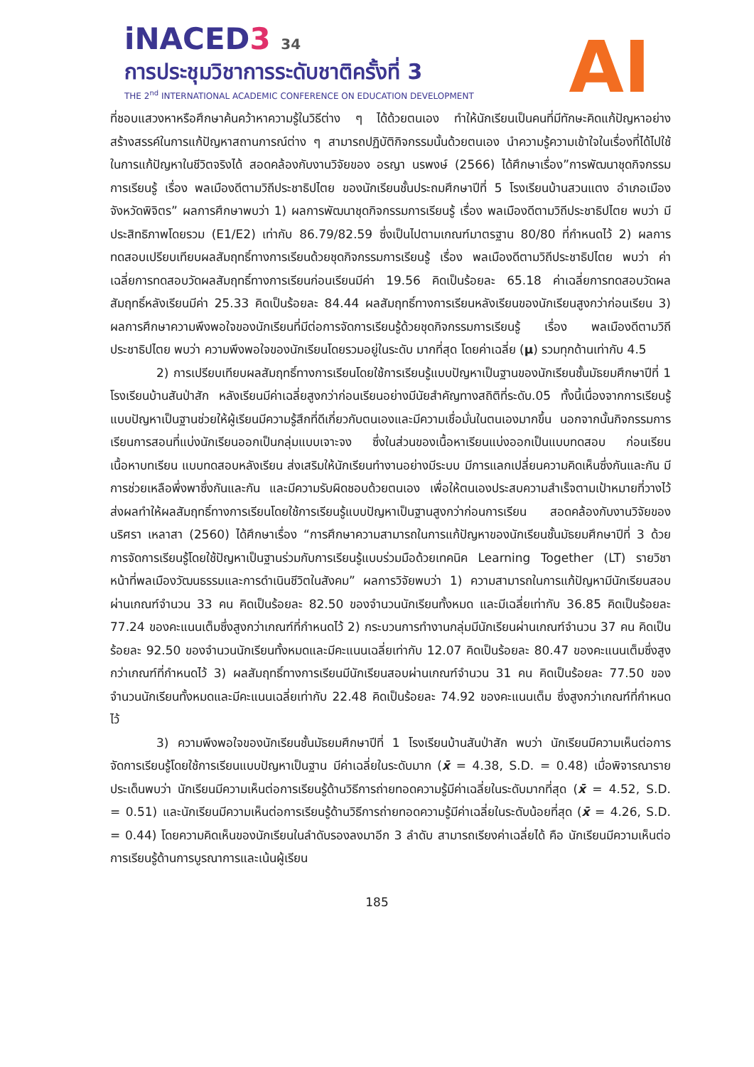iNACED3 34
การประชุมวิชาการระดับชาติครั้งที่ 3
THE 2<sup>nd</sup> INTERNATIONAL ACADEMIC CONFERENCE ON EDUCATION DEVELOPMENT
AI
ที่ชอบแสวงหาหรือศึกษาค้นคว้าหาความรู้ในวิธีต่าง ๆ ได้ด้วยตนเอง ทำให้นักเรียนเป็นคนที่มีทักษะคิดแก้ปัญหาอย่างสร้างสรรค์ในการแก้ปัญหาสถานการณ์ต่าง ๆ สามารถปฏิบัติกิจกรรมนั้นด้วยตนเอง นำความรู้ความเข้าใจในเรื่องที่ได้ไปใช้ในการแก้ปัญหาในชีวิตจริงได้ สอดคล้องกับงานวิจัยของ อรญา นรพงษ์ (2566) ได้ศึกษาเรื่อง”การพัฒนาชุดกิจกรรมการเรียนรู้ เรื่อง พลเมืองดีตามวิถีประชาธิปไตย ของนักเรียนชั้นประถมศึกษาปีที่ 5 โรงเรียนบ้านสวนแตง อำเภอเมือง จังหวัดพิจิตร” ผลการศึกษาพบว่า 1) ผลการพัฒนาชุดกิจกรรมการเรียนรู้ เรื่อง พลเมืองดีตามวิถีประชาธิปไตย พบว่า มีประสิทธิภาพโดยรวม (E1/E2) เท่ากับ 86.79/82.59 ซึ่งเป็นไปตามเกณฑ์มาตรฐาน 80/80 ที่กำหนดไว้ 2) ผลการทดสอบเปรียบเทียบผลสัมฤทธิ์ทางการเรียนด้วยชุดกิจกรรมการเรียนรู้ เรื่อง พลเมืองดีตามวิถีประชาธิปไตย พบว่า ค่าเฉลี่ยการทดสอบวัดผลสัมฤทธิ์ทางการเรียนก่อนเรียนมีค่า 19.56 คิดเป็นร้อยละ 65.18 ค่าเฉลี่ยการทดสอบวัดผลสัมฤทธิ์หลังเรียนมีค่า 25.33 คิดเป็นร้อยละ 84.44 ผลสัมฤทธิ์ทางการเรียนหลังเรียนของนักเรียนสูงกว่าก่อนเรียน 3) ผลการศึกษาความพึงพอใจของนักเรียนที่มีต่อการจัดการเรียนรู้ด้วยชุดกิจกรรมการเรียนรู้ เรื่อง พลเมืองดีตามวิถีประชาธิปไตย พบว่า ความพึงพอใจของนักเรียนโดยรวมอยู่ในระดับ มากที่สุด โดยค่าเฉลี่ย (μ) รวมทุกด้านเท่ากับ 4.5
2) การเปรียบเทียบผลสัมฤทธิ์ทางการเรียนโดยใช้การเรียนรู้แบบปัญหาเป็นฐานของนักเรียนชั้นมัธยมศึกษาปีที่ 1 โรงเรียนบ้านสันป่าสัก หลังเรียนมีค่าเฉลี่ยสูงกว่าก่อนเรียนอย่างมีนัยสำคัญทางสถิติที่ระดับ.05 ทั้งนี้เนื่องจากการเรียนรู้แบบปัญหาเป็นฐานช่วยให้ผู้เรียนมีความรู้สึกที่ดีเกี่ยวกับตนเองและมีความเชื่อมั่นในตนเองมากขึ้น นอกจากนั้นกิจกรรมการเรียนการสอนที่แบ่งนักเรียนออกเป็นกลุ่มแบบเจาะจง ซึ่งในส่วนของเนื้อหาเรียนแบ่งออกเป็นแบบทดสอบ ก่อนเรียน เนื้อหาบทเรียน แบบทดสอบหลังเรียน ส่งเสริมให้นักเรียนทำงานอย่างมีระบบ มีการแลกเปลี่ยนความคิดเห็นซึ่งกันและกัน มีการช่วยเหลือพึ่งพาซึ่งกันและกัน และมีความรับผิดชอบด้วยตนเอง เพื่อให้ตนเองประสบความสำเร็จตามเป้าหมายที่วางไว้ส่งผลทำให้ผลสัมฤทธิ์ทางการเรียนโดยใช้การเรียนรู้แบบปัญหาเป็นฐานสูงกว่าก่อนการเรียน สอดคล้องกับงานวิจัยของนริศรา เหลาสา (2560) ได้ศึกษาเรื่อง “การศึกษาความสามารถในการแก้ปัญหาของนักเรียนชั้นมัธยมศึกษาปีที่ 3 ด้วยการจัดการเรียนรู้โดยใช้ปัญหาเป็นฐานร่วมกับการเรียนรู้แบบร่วมมือด้วยเทคนิค Learning Together (LT) รายวิชาหน้าที่พลเมืองวัฒนธรรมและการดำเนินชีวิตในสังคม” ผลการวิจัยพบว่า 1) ความสามารถในการแก้ปัญหามีนักเรียนสอบผ่านเกณฑ์จำนวน 33 คน คิดเป็นร้อยละ 82.50 ของจำนวนนักเรียนทั้งหมด และมีเฉลี่ยเท่ากับ 36.85 คิดเป็นร้อยละ 77.24 ของคะแนนเต็มซึ่งสูงกว่าเกณฑ์ที่กำหนดไว้ 2) กระบวนการทำงานกลุ่มมีนักเรียนผ่านเกณฑ์จำนวน 37 คน คิดเป็นร้อยละ 92.50 ของจำนวนนักเรียนทั้งหมดและมีคะแนนเฉลี่ยเท่ากับ 12.07 คิดเป็นร้อยละ 80.47 ของคะแนนเต็มซึ่งสูงกว่าเกณฑ์ที่กำหนดไว้ 3) ผลสัมฤทธิ์ทางการเรียนมีนักเรียนสอบผ่านเกณฑ์จำนวน 31 คน คิดเป็นร้อยละ 77.50 ของจำนวนนักเรียนทั้งหมดและมีคะแนนเฉลี่ยเท่ากับ 22.48 คิดเป็นร้อยละ 74.92 ของคะแนนเต็ม ซึ่งสูงกว่าเกณฑ์ที่กำหนดไว้
3) ความพึงพอใจของนักเรียนชั้นมัธยมศึกษาปีที่ 1 โรงเรียนบ้านสันป่าสัก พบว่า นักเรียนมีความเห็นต่อการจัดการเรียนรู้โดยใช้การเรียนแบบปัญหาเป็นฐาน มีค่าเฉลี่ยในระดับมาก (x̄ = 4.38, S.D. = 0.48) เมื่อพิจารณารายประเด็นพบว่า นักเรียนมีความเห็นต่อการเรียนรู้ด้านวิธีการถ่ายทอดความรู้มีค่าเฉลี่ยในระดับมากที่สุด (x̄ = 4.52, S.D. = 0.51) และนักเรียนมีความเห็นต่อการเรียนรู้ด้านวิธีการถ่ายทอดความรู้มีค่าเฉลี่ยในระดับน้อยที่สุด (x̄ = 4.26, S.D. = 0.44) โดยความคิดเห็นของนักเรียนในลำดับรองลงมาอีก 3 ลำดับ สามารถเรียงค่าเฉลี่ยได้ คือ นักเรียนมีความเห็นต่อการเรียนรู้ด้านการบูรณาการและเน้นผู้เรียน
185